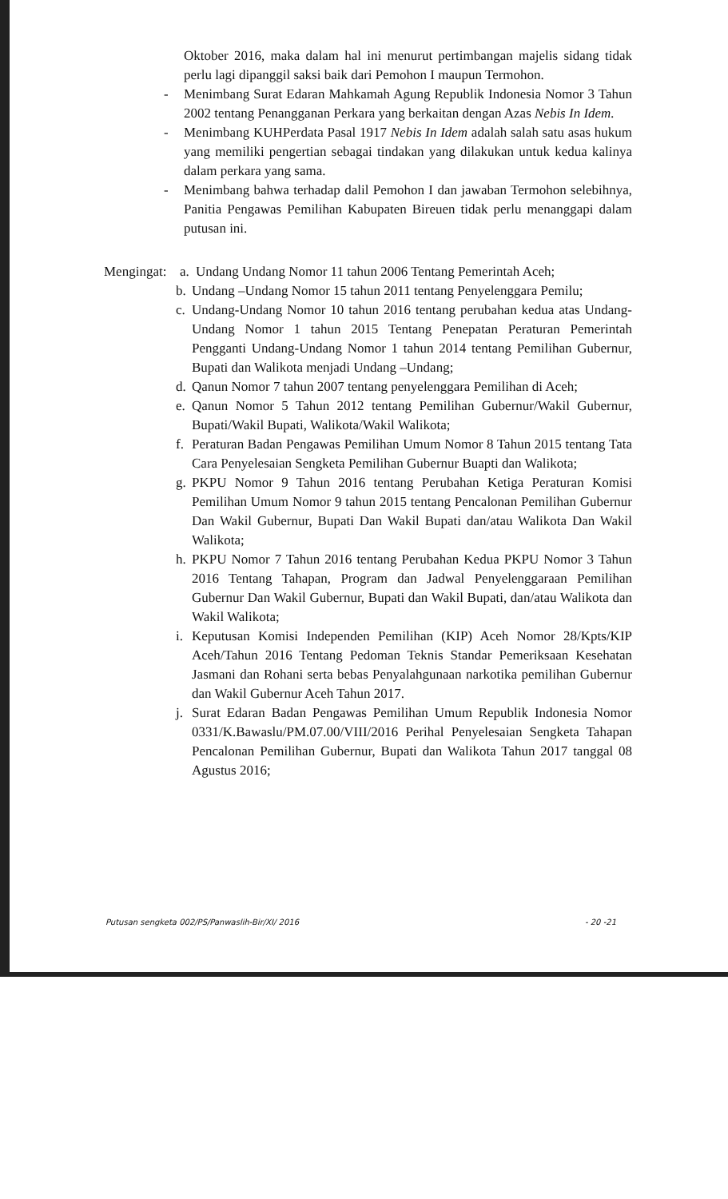Oktober 2016, maka dalam hal ini menurut pertimbangan majelis sidang tidak perlu lagi dipanggil saksi baik dari Pemohon I maupun Termohon.
- Menimbang Surat Edaran Mahkamah Agung Republik Indonesia Nomor 3 Tahun 2002 tentang Penangganan Perkara yang berkaitan dengan Azas Nebis In Idem.
- Menimbang KUHPerdata Pasal 1917 Nebis In Idem adalah salah satu asas hukum yang memiliki pengertian sebagai tindakan yang dilakukan untuk kedua kalinya dalam perkara yang sama.
- Menimbang bahwa terhadap dalil Pemohon I dan jawaban Termohon selebihnya, Panitia Pengawas Pemilihan Kabupaten Bireuen tidak perlu menanggapi dalam putusan ini.
Mengingat:
a. Undang Undang Nomor 11 tahun 2006 Tentang Pemerintah Aceh;
b. Undang –Undang Nomor 15 tahun 2011 tentang Penyelenggara Pemilu;
c. Undang-Undang Nomor 10 tahun 2016 tentang perubahan kedua atas Undang-Undang Nomor 1 tahun 2015 Tentang Penepatan Peraturan Pemerintah Pengganti Undang-Undang Nomor 1 tahun 2014 tentang Pemilihan Gubernur, Bupati dan Walikota menjadi Undang –Undang;
d. Qanun Nomor 7 tahun 2007 tentang penyelenggara Pemilihan di Aceh;
e. Qanun Nomor 5 Tahun 2012 tentang Pemilihan Gubernur/Wakil Gubernur, Bupati/Wakil Bupati, Walikota/Wakil Walikota;
f. Peraturan Badan Pengawas Pemilihan Umum Nomor 8 Tahun 2015 tentang Tata Cara Penyelesaian Sengketa Pemilihan Gubernur Buapti dan Walikota;
g. PKPU Nomor 9 Tahun 2016 tentang Perubahan Ketiga Peraturan Komisi Pemilihan Umum Nomor 9 tahun 2015 tentang Pencalonan Pemilihan Gubernur Dan Wakil Gubernur, Bupati Dan Wakil Bupati dan/atau Walikota Dan Wakil Walikota;
h. PKPU Nomor 7 Tahun 2016 tentang Perubahan Kedua PKPU Nomor 3 Tahun 2016 Tentang Tahapan, Program dan Jadwal Penyelenggaraan Pemilihan Gubernur Dan Wakil Gubernur, Bupati dan Wakil Bupati, dan/atau Walikota dan Wakil Walikota;
i. Keputusan Komisi Independen Pemilihan (KIP) Aceh Nomor 28/Kpts/KIP Aceh/Tahun 2016 Tentang Pedoman Teknis Standar Pemeriksaan Kesehatan Jasmani dan Rohani serta bebas Penyalahgunaan narkotika pemilihan Gubernur dan Wakil Gubernur Aceh Tahun 2017.
j. Surat Edaran Badan Pengawas Pemilihan Umum Republik Indonesia Nomor 0331/K.Bawaslu/PM.07.00/VIII/2016 Perihal Penyelesaian Sengketa Tahapan Pencalonan Pemilihan Gubernur, Bupati dan Walikota Tahun 2017 tanggal 08 Agustus 2016;
Putusan sengketa 002/PS/Panwaslih-Bir/XI/ 2016 - 20 -21